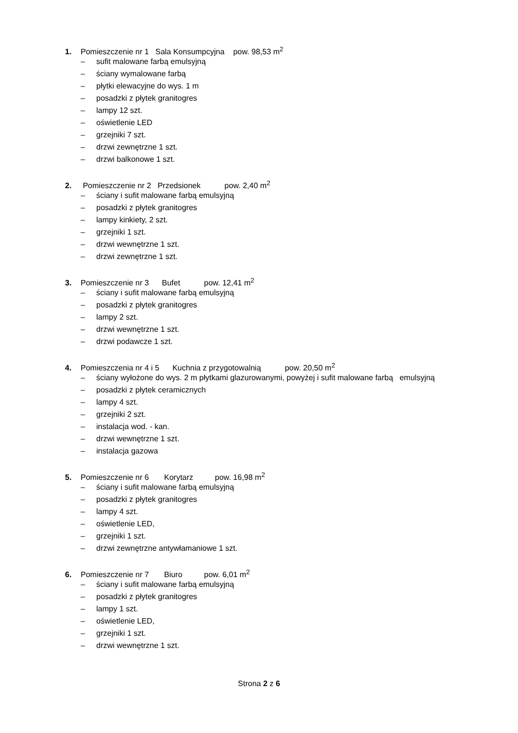1. Pomieszczenie nr 1 Sala Konsumpcyjna pow. 98,53 m<sup>2</sup>
– sufit malowane farbą emulsyjną
– ściany wymalowane farbą
– płytki elewacyjne do wys. 1 m
– posadzki z płytek granitogres
– lampy 12 szt.
– oświetlenie LED
– grzejniki 7 szt.
– drzwi zewnętrzne 1 szt.
– drzwi balkonowe 1 szt.
2. Pomieszczenie nr 2 Przedsionek pow. 2,40 m<sup>2</sup>
– ściany i sufit malowane farbą emulsyjną
– posadzki z płytek granitogres
– lampy kinkiety, 2 szt.
– grzejniki 1 szt.
– drzwi wewnętrzne 1 szt.
– drzwi zewnętrzne 1 szt.
3. Pomieszczenie nr 3 Bufet pow. 12,41 m<sup>2</sup>
– ściany i sufit malowane farbą emulsyjną
– posadzki z płytek granitogres
– lampy 2 szt.
– drzwi wewnętrzne 1 szt.
– drzwi podawcze 1 szt.
4. Pomieszczenia nr 4 i 5 Kuchnia z przygotowalnią pow. 20,50 m<sup>2</sup>
– ściany wyłożone do wys. 2 m płytkami glazurowanymi, powyżej i sufit malowane farbą emulsyjną
– posadzki z płytek ceramicznych
– lampy 4 szt.
– grzejniki 2 szt.
– instalacja wod. - kan.
– drzwi wewnętrzne 1 szt.
– instalacja gazowa
5. Pomieszczenie nr 6 Korytarz pow. 16,98 m<sup>2</sup>
– ściany i sufit malowane farbą emulsyjną
– posadzki z płytek granitogres
– lampy 4 szt.
– oświetlenie LED,
– grzejniki 1 szt.
– drzwi zewnętrzne antywłamaniowe 1 szt.
6. Pomieszczenie nr 7 Biuro pow. 6,01 m<sup>2</sup>
– ściany i sufit malowane farbą emulsyjną
– posadzki z płytek granitogres
– lampy 1 szt.
– oświetlenie LED,
– grzejniki 1 szt.
– drzwi wewnętrzne 1 szt.
Strona 2 z 6